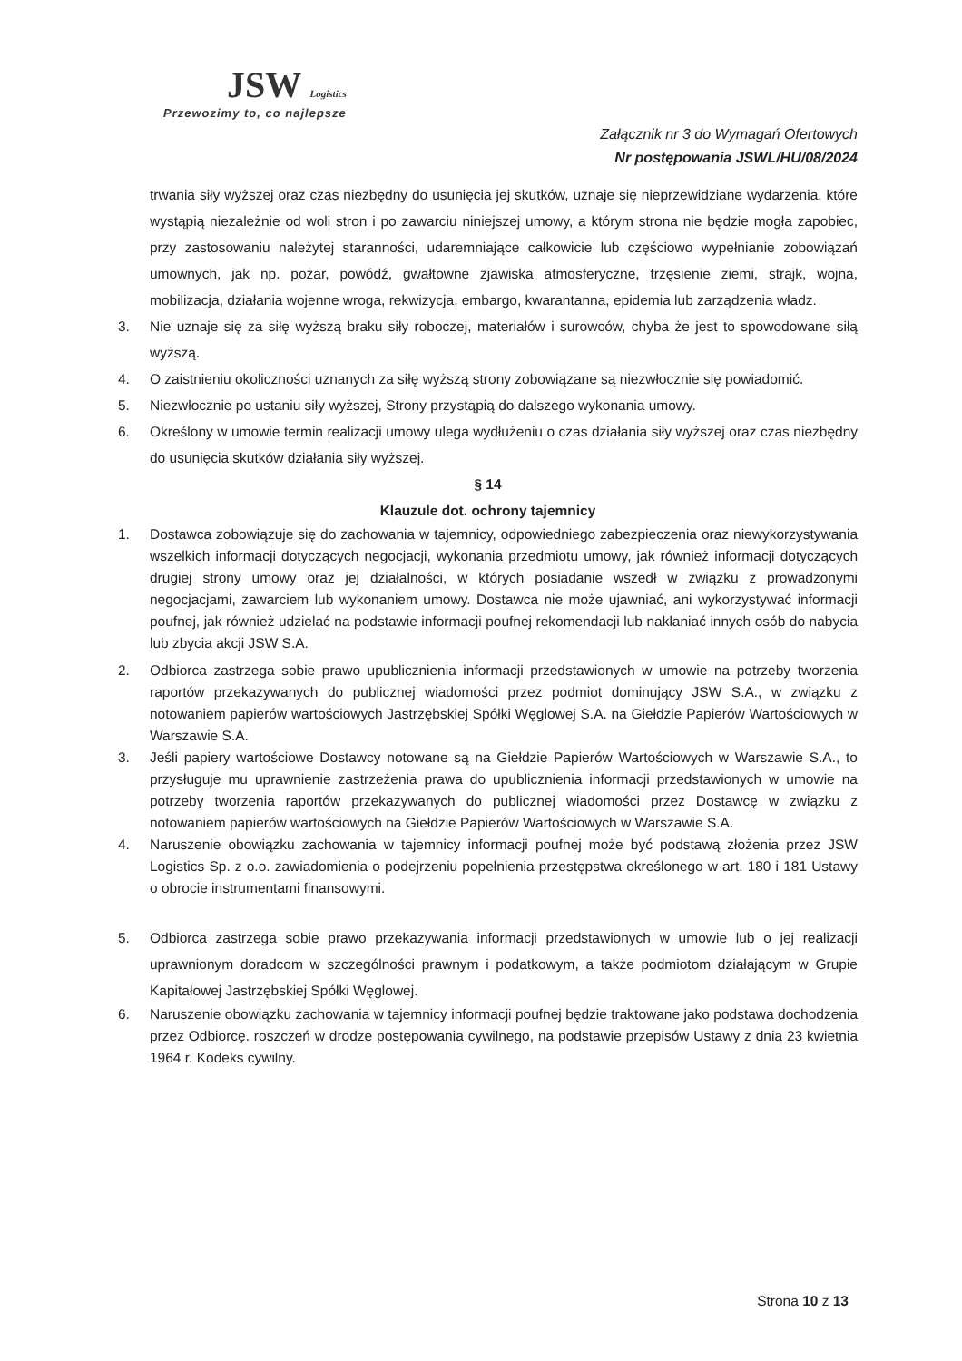JSW Logistics
Przewozimy to, co najlepsze
Załącznik nr 3 do Wymagań Ofertowych
Nr postępowania JSWL/HU/08/2024
trwania siły wyższej oraz czas niezbędny do usunięcia jej skutków, uznaje się nieprzewidziane wydarzenia, które wystąpią niezależnie od woli stron i po zawarciu niniejszej umowy, a którym strona nie będzie mogła zapobiec, przy zastosowaniu należytej staranności, udaremniające całkowicie lub częściowo wypełnianie zobowiązań umownych, jak np. pożar, powódź, gwałtowne zjawiska atmosferyczne, trzęsienie ziemi, strajk, wojna, mobilizacja, działania wojenne wroga, rekwizycja, embargo, kwarantanna, epidemia lub zarządzenia władz.
3. Nie uznaje się za siłę wyższą braku siły roboczej, materiałów i surowców, chyba że jest to spowodowane siłą wyższą.
4. O zaistnieniu okoliczności uznanych za siłę wyższą strony zobowiązane są niezwłocznie się powiadomić.
5. Niezwłocznie po ustaniu siły wyższej, Strony przystąpią do dalszego wykonania umowy.
6. Określony w umowie termin realizacji umowy ulega wydłużeniu o czas działania siły wyższej oraz czas niezbędny do usunięcia skutków działania siły wyższej.
§ 14
Klauzule dot. ochrony tajemnicy
1. Dostawca zobowiązuje się do zachowania w tajemnicy, odpowiedniego zabezpieczenia oraz niewykorzystywania wszelkich informacji dotyczących negocjacji, wykonania przedmiotu umowy, jak również informacji dotyczących drugiej strony umowy oraz jej działalności, w których posiadanie wszedł w związku z prowadzonymi negocjacjami, zawarciem lub wykonaniem umowy. Dostawca nie może ujawniać, ani wykorzystywać informacji poufnej, jak również udzielać na podstawie informacji poufnej rekomendacji lub nakłaniać innych osób do nabycia lub zbycia akcji JSW S.A.
2. Odbiorca zastrzega sobie prawo upublicznienia informacji przedstawionych w umowie na potrzeby tworzenia raportów przekazywanych do publicznej wiadomości przez podmiot dominujący JSW S.A., w związku z notowaniem papierów wartościowych Jastrzębskiej Spółki Węglowej S.A. na Giełdzie Papierów Wartościowych w Warszawie S.A.
3. Jeśli papiery wartościowe Dostawcy notowane są na Giełdzie Papierów Wartościowych w Warszawie S.A., to przysługuje mu uprawnienie zastrzeżenia prawa do upublicznienia informacji przedstawionych w umowie na potrzeby tworzenia raportów przekazywanych do publicznej wiadomości przez Dostawcę w związku z notowaniem papierów wartościowych na Giełdzie Papierów Wartościowych w Warszawie S.A.
4. Naruszenie obowiązku zachowania w tajemnicy informacji poufnej może być podstawą złożenia przez JSW Logistics Sp. z o.o. zawiadomienia o podejrzeniu popełnienia przestępstwa określonego w art. 180 i 181 Ustawy o obrocie instrumentami finansowymi.
5. Odbiorca zastrzega sobie prawo przekazywania informacji przedstawionych w umowie lub o jej realizacji uprawnionym doradcom w szczególności prawnym i podatkowym, a także podmiotom działającym w Grupie Kapitałowej Jastrzębskiej Spółki Węglowej.
6. Naruszenie obowiązku zachowania w tajemnicy informacji poufnej będzie traktowane jako podstawa dochodzenia przez Odbiorcę. roszczeń w drodze postępowania cywilnego, na podstawie przepisów Ustawy z dnia 23 kwietnia 1964 r. Kodeks cywilny.
Strona 10 z 13